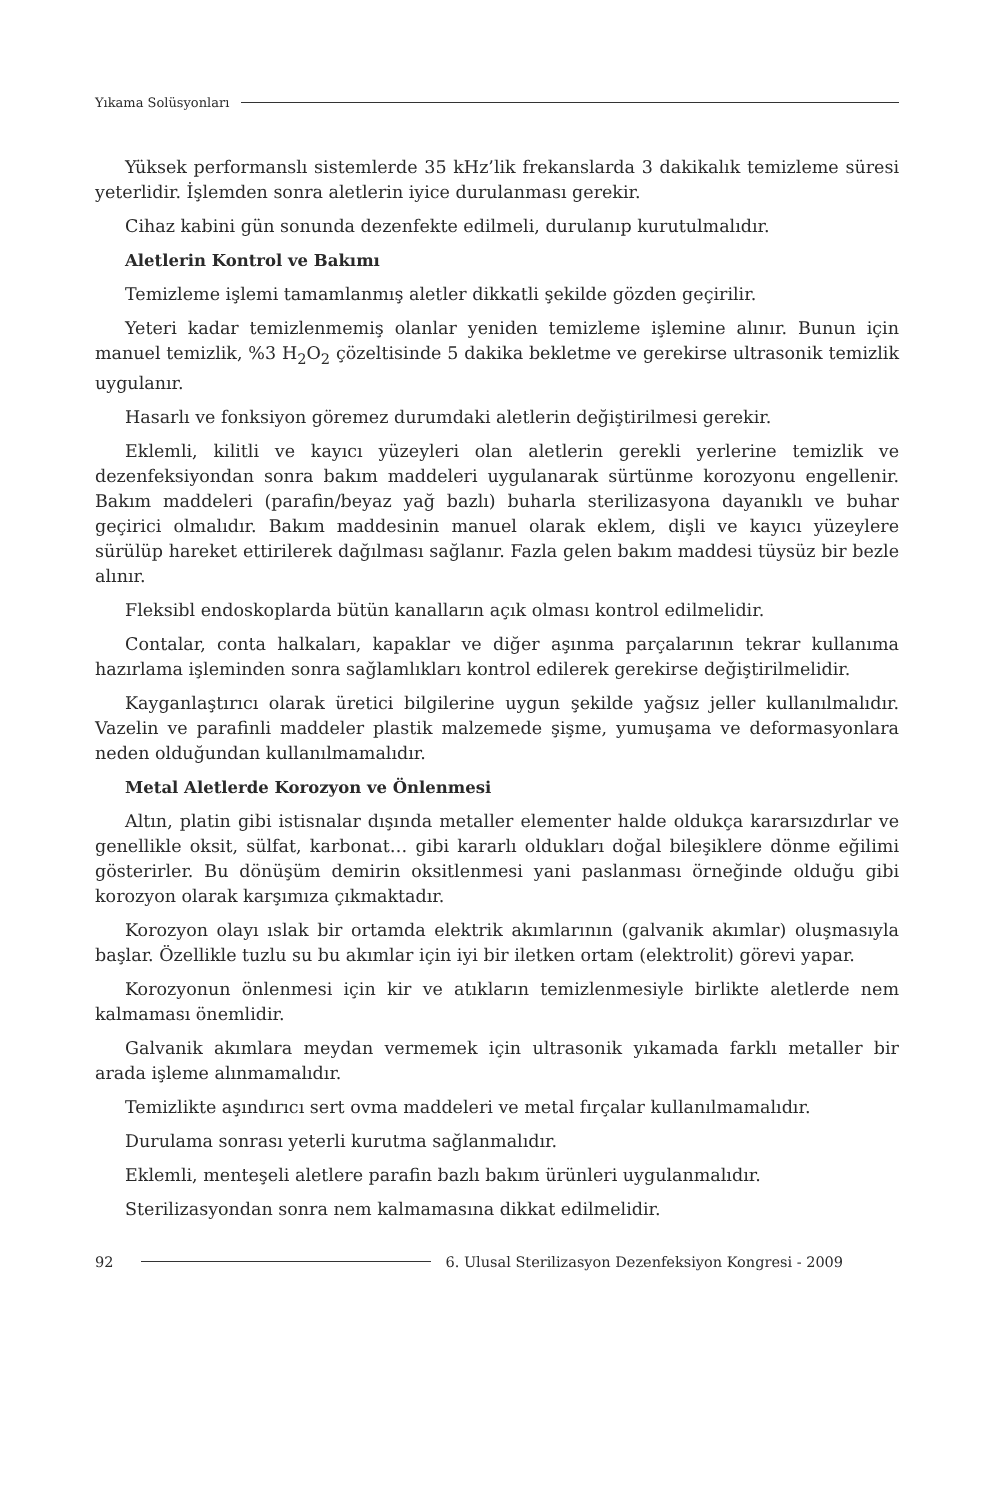Yıkama Solüsyonları
Yüksek performanslı sistemlerde 35 kHz’lik frekanslarda 3 dakikalık temizleme süresi yeterlidir. İşlemden sonra aletlerin iyice durulanması gerekir.
Cihaz kabini gün sonunda dezenfekte edilmeli, durulanıp kurutulmalıdır.
Aletlerin Kontrol ve Bakımı
Temizleme işlemi tamamlanmış aletler dikkatli şekilde gözden geçirilir.
Yeteri kadar temizlenmemiş olanlar yeniden temizleme işlemine alınır. Bunun için manuel temizlik, %3 H<sub>2</sub>O<sub>2</sub> çözeltisinde 5 dakika bekletme ve gerekirse ultrasonik temizlik uygulanır.
Hasarlı ve fonksiyon göremez durumdaki aletlerin değiştirilmesi gerekir.
Eklemli, kilitli ve kayıcı yüzeyleri olan aletlerin gerekli yerlerine temizlik ve dezenfeksiyondan sonra bakım maddeleri uygulanarak sürtünme korozyonu engellenir. Bakım maddeleri (parafin/beyaz yağ bazlı) buharla sterilizasyona dayanıklı ve buhar geçirici olmalıdır. Bakım maddesinin manuel olarak eklem, dişli ve kayıcı yüzeylere sürülüp hareket ettirilerek dağılması sağlanır. Fazla gelen bakım maddesi tüysüz bir bezle alınır.
Fleksibl endoskoplarda bütün kanalların açık olması kontrol edilmelidir.
Contalar, conta halkaları, kapaklar ve diğer aşınma parçalarının tekrar kullanıma hazırlama işleminden sonra sağlamlıkları kontrol edilerek gerekirse değiştirilmelidir.
Kayganlaştırıcı olarak üretici bilgilerine uygun şekilde yağsız jeller kullanılmalıdır. Vazelin ve parafinli maddeler plastik malzemede şişme, yumuşama ve deformasyonlara neden olduğundan kullanılmamalıdır.
Metal Aletlerde Korozyon ve Önlenmesi
Altın, platin gibi istisnalar dışında metaller elementer halde oldukça kararsızdırlar ve genellikle oksit, sülfat, karbonat… gibi kararlı oldukları doğal bileşiklere dönme eğilimi gösterirler. Bu dönüşüm demirin oksitlenmesi yani paslanması örneğinde olduğu gibi korozyon olarak karşımıza çıkmaktadır.
Korozyon olayı ıslak bir ortamda elektrik akımlarının (galvanik akımlar) oluşmasıyla başlar. Özellikle tuzlu su bu akımlar için iyi bir iletken ortam (elektrolit) görevi yapar.
Korozyonun önlenmesi için kir ve atıkların temizlenmesiyle birlikte aletlerde nem kalmaması önemlidir.
Galvanik akımlara meydan vermemek için ultrasonik yıkamada farklı metaller bir arada işleme alınmamalıdır.
Temizlikte aşındırıcı sert ovma maddeleri ve metal fırçalar kullanılmamalıdır.
Durulama sonrası yeterli kurutma sağlanmalıdır.
Eklemli, menteşeli aletlere parafin bazlı bakım ürünleri uygulanmalıdır.
Sterilizasyondan sonra nem kalmamasına dikkat edilmelidir.
92 6. Ulusal Sterilizasyon Dezenfeksiyon Kongresi - 2009